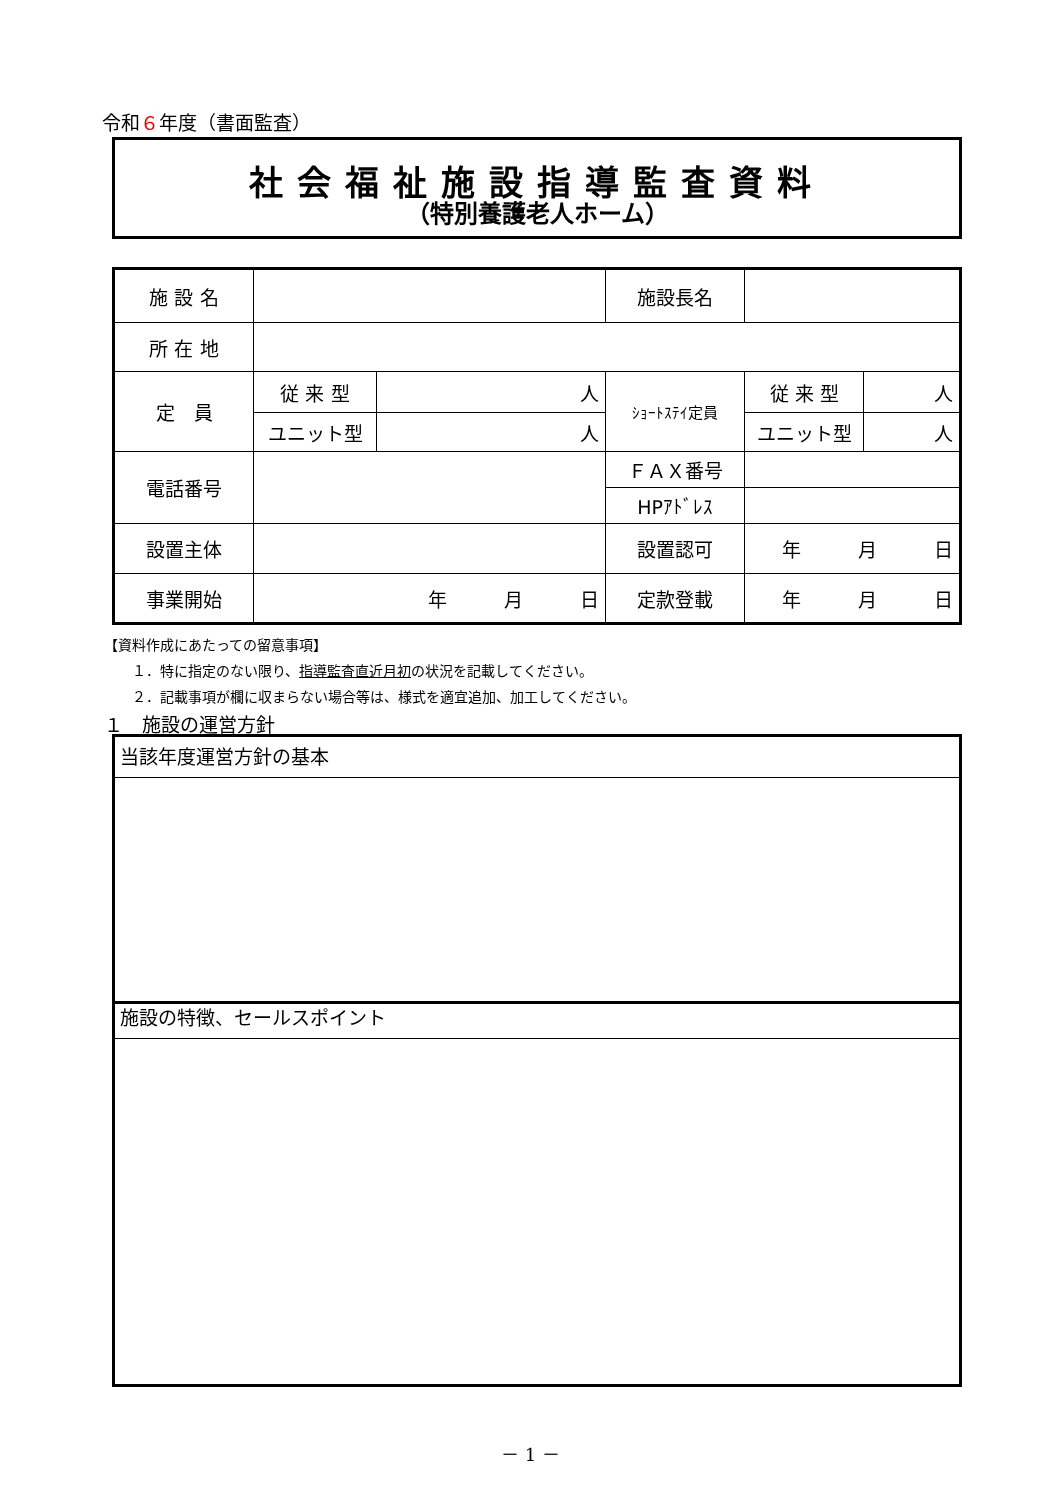令和６年度（書面監査）
社会福祉施設指導監査資料
（特別養護老人ホーム）
| 施 設 名 | | | 施設長名 | | |
| 所 在 地 | | | | | |
| 定 員 | 従 来 型 | 人 | ｼｮｰﾄｽﾃｲ定員 | 従 来 型 | 人 |
| | ユニット型 | 人 | | ユニット型 | 人 |
| 電話番号 | | | ＦＡＸ番号 | | |
| | | | HPｱﾄﾞﾚｽ | | |
| 設置主体 | | | 設置認可 | 年 月 日 | |
| 事業開始 | 年 月 日 | | 定款登載 | 年 月 日 | |
【資料作成にあたっての留意事項】
　　１．特に指定のない限り、指導監査直近月初の状況を記載してください。
　　２．記載事項が欄に収まらない場合等は、様式を適宜追加、加工してください。
１　施設の運営方針
当該年度運営方針の基本
施設の特徴、セールスポイント
－ 1 －